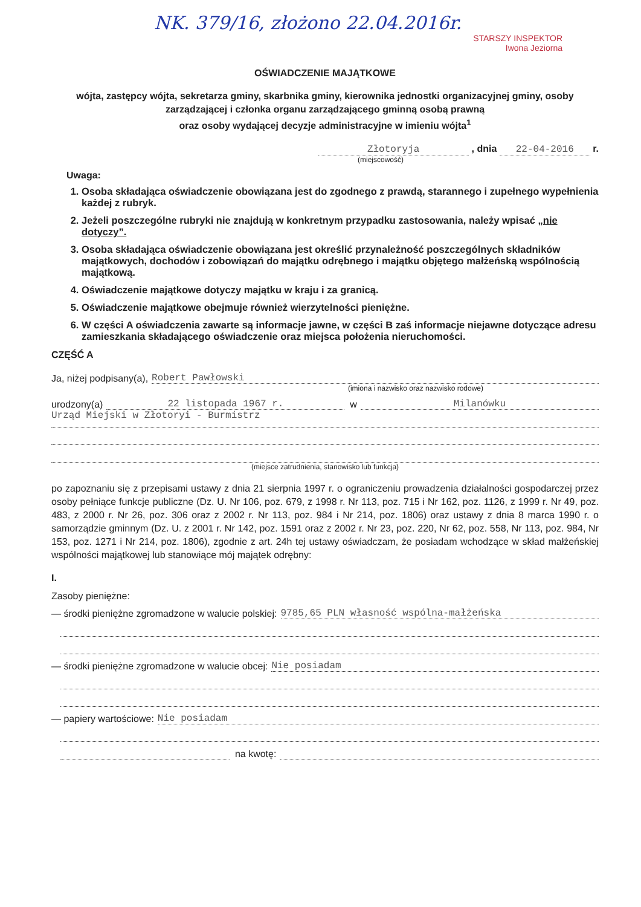NK. 379/16, złożono 22.04.2016r.
STARSZY INSPEKTOR
Iwona Jeziorna
OŚWIADCZENIE MAJĄTKOWE
wójta, zastępcy wójta, sekretarza gminy, skarbnika gminy, kierownika jednostki organizacyjnej gminy, osoby zarządzającej i członka organu zarządzającego gminną osobą prawną
oraz osoby wydającej decyzje administracyjne w imieniu wójta<sup>1</sup>
Złotoryja , dnia 22-04-2016 r.
(miejscowość)
Uwaga:
1. Osoba składająca oświadczenie obowiązana jest do zgodnego z prawdą, starannego i zupełnego wypełnienia każdej z rubryk.
2. Jeżeli poszczególne rubryki nie znajdują w konkretnym przypadku zastosowania, należy wpisać „nie dotyczy”.
3. Osoba składająca oświadczenie obowiązana jest określić przynależność poszczególnych składników majątkowych, dochodów i zobowiązań do majątku odrębnego i majątku objętego małżeńską wspólnością majątkową.
4. Oświadczenie majątkowe dotyczy majątku w kraju i za granicą.
5. Oświadczenie majątkowe obejmuje również wierzytelności pieniężne.
6. W części A oświadczenia zawarte są informacje jawne, w części B zaś informacje niejawne dotyczące adresu zamieszkania składającego oświadczenie oraz miejsca położenia nieruchomości.
CZĘŚĆ A
Ja, niżej podpisany(a), Robert Pawłowski
(imiona i nazwisko oraz nazwisko rodowe)
urodzony(a) 22 listopada 1967 r. w Milanówku
Urząd Miejski w Złotoryi - Burmistrz
(miejsce zatrudnienia, stanowisko lub funkcja)
po zapoznaniu się z przepisami ustawy z dnia 21 sierpnia 1997 r. o ograniczeniu prowadzenia działalności gospodarczej przez osoby pełniące funkcje publiczne (Dz. U. Nr 106, poz. 679, z 1998 r. Nr 113, poz. 715 i Nr 162, poz. 1126, z 1999 r. Nr 49, poz. 483, z 2000 r. Nr 26, poz. 306 oraz z 2002 r. Nr 113, poz. 984 i Nr 214, poz. 1806) oraz ustawy z dnia 8 marca 1990 r. o samorządzie gminnym (Dz. U. z 2001 r. Nr 142, poz. 1591 oraz z 2002 r. Nr 23, poz. 220, Nr 62, poz. 558, Nr 113, poz. 984, Nr 153, poz. 1271 i Nr 214, poz. 1806), zgodnie z art. 24h tej ustawy oświadczam, że posiadam wchodzące w skład małżeńskiej wspólności majątkowej lub stanowiące mój majątek odrębny:
I.
Zasoby pieniężne:
— środki pieniężne zgromadzone w walucie polskiej: 9785,65 PLN własność wspólna-małżeńska
— środki pieniężne zgromadzone w walucie obcej: Nie posiadam
— papiery wartościowe: Nie posiadam
na kwotę: